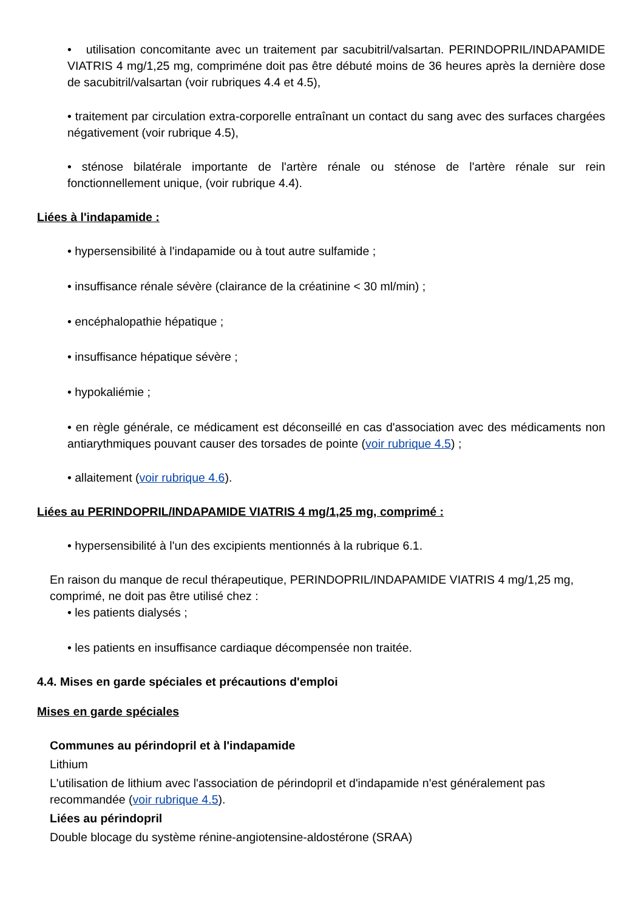• utilisation concomitante avec un traitement par sacubitril/valsartan. PERINDOPRIL/INDAPAMIDE VIATRIS 4 mg/1,25 mg, compriméne doit pas être débuté moins de 36 heures après la dernière dose de sacubitril/valsartan (voir rubriques 4.4 et 4.5),
• traitement par circulation extra-corporelle entraînant un contact du sang avec des surfaces chargées négativement (voir rubrique 4.5),
• sténose bilatérale importante de l'artère rénale ou sténose de l'artère rénale sur rein fonctionnellement unique, (voir rubrique 4.4).
Liées à l'indapamide :
• hypersensibilité à l'indapamide ou à tout autre sulfamide ;
• insuffisance rénale sévère (clairance de la créatinine < 30 ml/min) ;
• encéphalopathie hépatique ;
• insuffisance hépatique sévère ;
• hypokaliémie ;
• en règle générale, ce médicament est déconseillé en cas d'association avec des médicaments non antiarythmiques pouvant causer des torsades de pointe (voir rubrique 4.5) ;
• allaitement (voir rubrique 4.6).
Liées au PERINDOPRIL/INDAPAMIDE VIATRIS 4 mg/1,25 mg, comprimé :
• hypersensibilité à l'un des excipients mentionnés à la rubrique 6.1.
En raison du manque de recul thérapeutique, PERINDOPRIL/INDAPAMIDE VIATRIS 4 mg/1,25 mg, comprimé, ne doit pas être utilisé chez :
• les patients dialysés ;
• les patients en insuffisance cardiaque décompensée non traitée.
4.4. Mises en garde spéciales et précautions d'emploi
Mises en garde spéciales
Communes au périndopril et à l'indapamide
Lithium
L'utilisation de lithium avec l'association de périndopril et d'indapamide n'est généralement pas recommandée (voir rubrique 4.5).
Liées au périndopril
Double blocage du système rénine-angiotensine-aldostérone (SRAA)